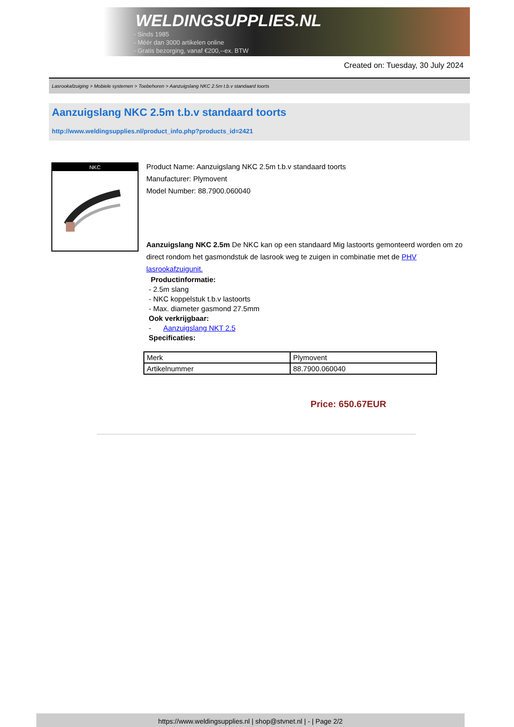WELDINGSUPPLIES.NL
- Sinds 1985
- Méér dan 3000 artikelen online
- Gratis bezorging, vanaf €200,--ex. BTW
Created on: Tuesday, 30 July 2024
Lasrookafzuiging > Mobiele systemen > Toebehoren > Aanzuigslang NKC 2.5m t.b.v standaard toorts
Aanzuigslang NKC 2.5m t.b.v standaard toorts
http://www.weldingsupplies.nl/product_info.php?products_id=2421
NKC
Product Name: Aanzuigslang NKC 2.5m t.b.v standaard toorts
Manufacturer: Plymovent
Model Number: 88.7900.060040
Aanzuigslang NKC 2.5m De NKC kan op een standaard Mig lastoorts gemonteerd worden om zo direct rondom het gasmondstuk de lasrook weg te zuigen in combinatie met de PHV lasrookafzuigunit.
Productinformatie:
- 2.5m slang
- NKC koppelstuk t.b.v lastoorts
- Max. diameter gasmond 27.5mm
Ook verkrijgbaar:
- Aanzuigslang NKT 2.5
Specificaties:
| Merk | Plymovent |
| Artikelnummer | 88.7900.060040 |
Price: 650.67EUR
https://www.weldingsupplies.nl | shop@stvnet.nl | - | Page 2/2